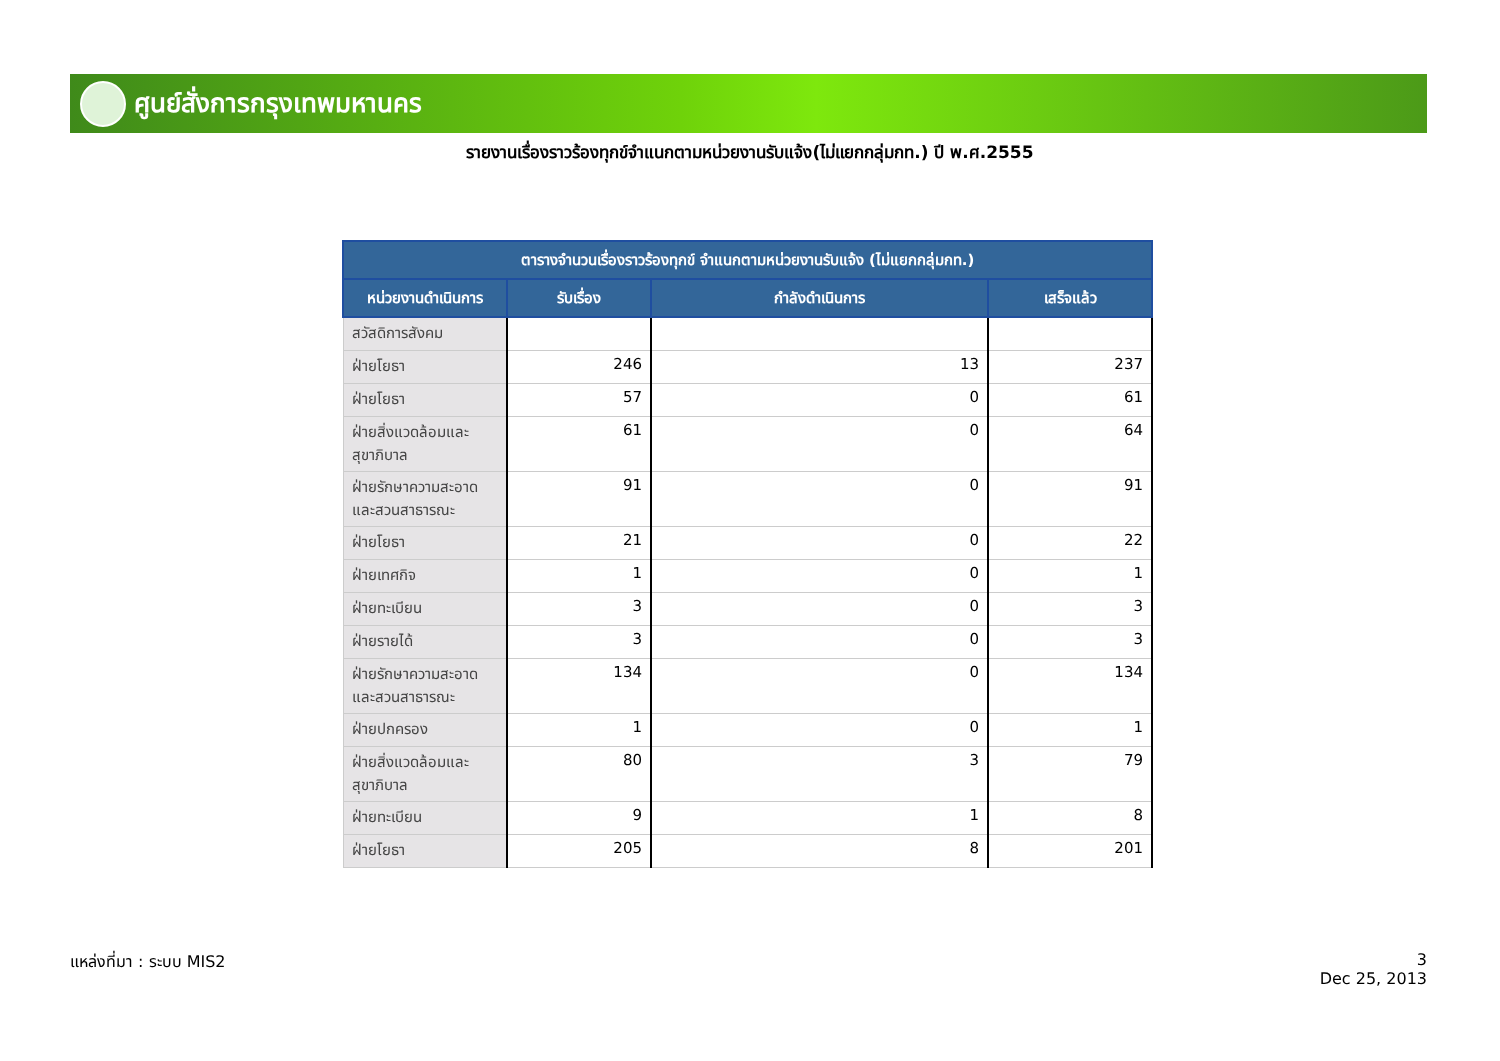ศูนย์สั่งการกรุงเทพมหานคร
รายงานเรื่องราวร้องทุกข์จำแนกตามหน่วยงานรับแจ้ง(ไม่แยกกลุ่มกท.) ปี พ.ศ.2555
| ตารางจำนวนเรื่องราวร้องทุกข์ จำแนกตามหน่วยงานรับแจ้ง (ไม่แยกกลุ่มกท.) | | | |
| --- | --- | --- | --- |
| หน่วยงานดำเนินการ | รับเรื่อง | กำลังดำเนินการ | เสร็จแล้ว |
| สวัสดิการสังคม | | | |
| ฝ่ายโยธา | 246 | 13 | 237 |
| ฝ่ายโยธา | 57 | 0 | 61 |
| ฝ่ายสิ่งแวดล้อมและสุขาภิบาล | 61 | 0 | 64 |
| ฝ่ายรักษาความสะอาดและสวนสาธารณะ | 91 | 0 | 91 |
| ฝ่ายโยธา | 21 | 0 | 22 |
| ฝ่ายเทศกิจ | 1 | 0 | 1 |
| ฝ่ายทะเบียน | 3 | 0 | 3 |
| ฝ่ายรายได้ | 3 | 0 | 3 |
| ฝ่ายรักษาความสะอาดและสวนสาธารณะ | 134 | 0 | 134 |
| ฝ่ายปกครอง | 1 | 0 | 1 |
| ฝ่ายสิ่งแวดล้อมและสุขาภิบาล | 80 | 3 | 79 |
| ฝ่ายทะเบียน | 9 | 1 | 8 |
| ฝ่ายโยธา | 205 | 8 | 201 |
แหล่งที่มา : ระบบ MIS2
3
Dec 25, 2013